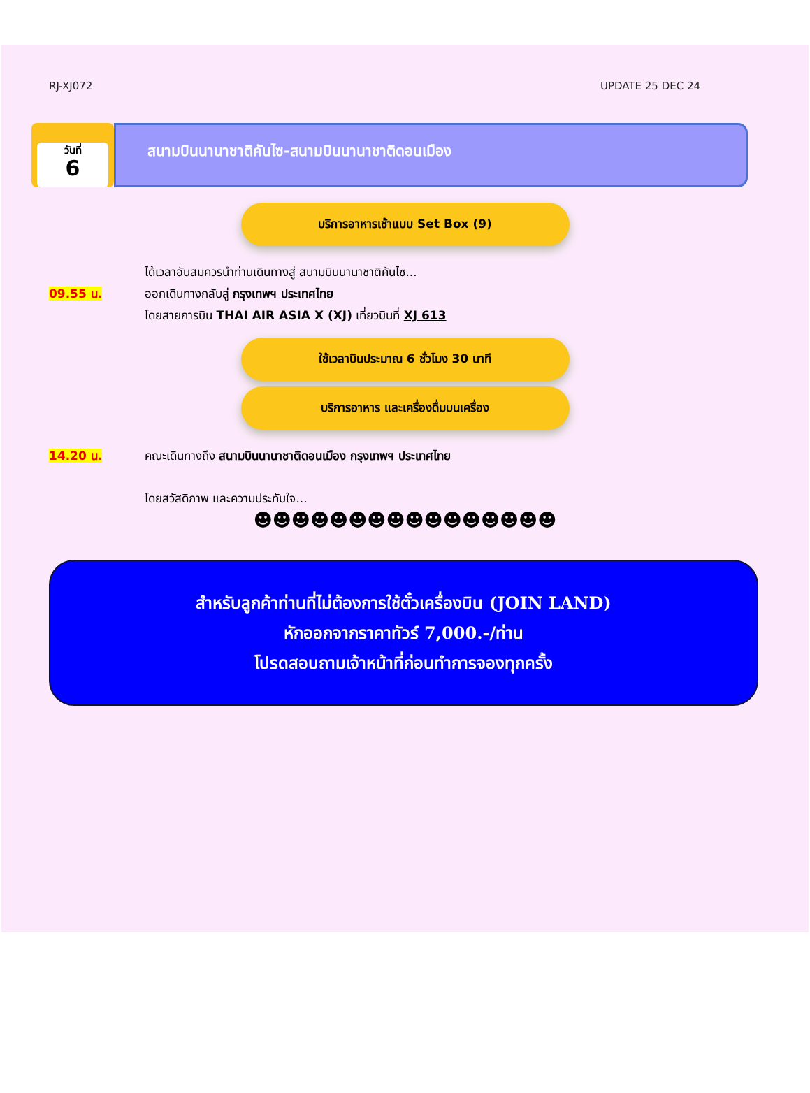RJ-XJ072 UPDATE 25 DEC 24
วันที่
6
สนามบินนานาชาติคันไซ-สนามบินนานาชาติดอนเมือง
บริการอาหารเช้าแบบ Set Box (9)
09.55 น. ได้เวลาอันสมควรนำท่านเดินทางสู่ สนามบินนานาชาติคันไซ...
ออกเดินทางกลับสู่ กรุงเทพฯ ประเทศไทย
โดยสายการบิน THAI AIR ASIA X (XJ) เที่ยวบินที่ XJ 613
ใช้เวลาบินประมาณ 6 ชั่วโมง 30 นาที
บริการอาหาร และเครื่องดื่มบนเครื่อง
14.20 น. คณะเดินทางถึง สนามบินนานาชาติดอนเมือง กรุงเทพฯ ประเทศไทย
โดยสวัสดิภาพ และความประทับใจ...
☻☻☻☻☻☻☻☻☻☻☻☻☻☻☻☻
สำหรับลูกค้าท่านที่ไม่ต้องการใช้ตั๋วเครื่องบิน (JOIN LAND)
หักออกจากราคาทัวร์ 7,000.-/ท่าน
โปรดสอบถามเจ้าหน้าที่ก่อนทำการจองทุกครั้ง